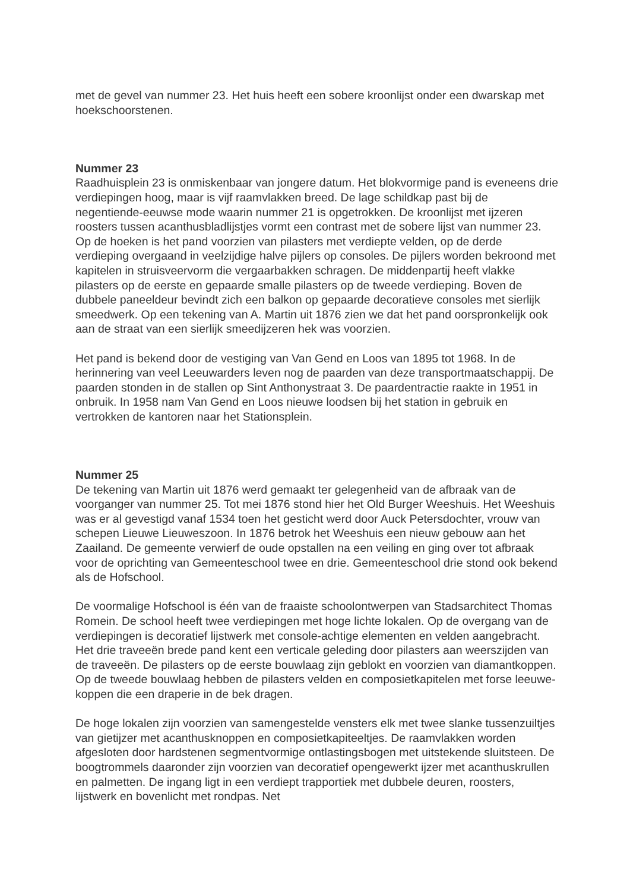met de gevel van nummer 23. Het huis heeft een sobere kroonlijst onder een dwarskap met hoekschoorstenen.
Nummer 23
Raadhuisplein 23 is onmiskenbaar van jongere datum. Het blokvormige pand is eveneens drie verdiepingen hoog, maar is vijf raamvlakken breed. De lage schildkap past bij de negentiende-eeuwse mode waarin nummer 21 is opgetrokken. De kroonlijst met ijzeren roosters tussen acanthusbladlijstjes vormt een contrast met de sobere lijst van nummer 23. Op de hoeken is het pand voorzien van pilasters met verdiepte velden, op de derde verdieping overgaand in veelzijdige halve pijlers op consoles. De pijlers worden bekroond met kapitelen in struisveervorm die vergaarbakken schragen. De middenpartij heeft vlakke pilasters op de eerste en gepaarde smalle pilasters op de tweede verdieping. Boven de dubbele paneeldeur bevindt zich een balkon op gepaarde decoratieve consoles met sierlijk smeedwerk. Op een tekening van A. Martin uit 1876 zien we dat het pand oorspronkelijk ook aan de straat van een sierlijk smeedijzeren hek was voorzien.
Het pand is bekend door de vestiging van Van Gend en Loos van 1895 tot 1968. In de herinnering van veel Leeuwarders leven nog de paarden van deze transportmaatschappij. De paarden stonden in de stallen op Sint Anthonystraat 3. De paardentractie raakte in 1951 in onbruik. In 1958 nam Van Gend en Loos nieuwe loodsen bij het station in gebruik en vertrokken de kantoren naar het Stationsplein.
Nummer 25
De tekening van Martin uit 1876 werd gemaakt ter gelegenheid van de afbraak van de voorganger van nummer 25. Tot mei 1876 stond hier het Old Burger Weeshuis. Het Weeshuis was er al gevestigd vanaf 1534 toen het gesticht werd door Auck Petersdochter, vrouw van schepen Lieuwe Lieuweszoon. In 1876 betrok het Weeshuis een nieuw gebouw aan het Zaailand. De gemeente verwierf de oude opstallen na een veiling en ging over tot afbraak voor de oprichting van Gemeenteschool twee en drie. Gemeenteschool drie stond ook bekend als de Hofschool.
De voormalige Hofschool is één van de fraaiste schoolontwerpen van Stadsarchitect Thomas Romein. De school heeft twee verdiepingen met hoge lichte lokalen. Op de overgang van de verdiepingen is decoratief lijstwerk met console-achtige elementen en velden aangebracht. Het drie traveeën brede pand kent een verticale geleding door pilasters aan weerszijden van de traveeën. De pilasters op de eerste bouwlaag zijn geblokt en voorzien van diamantkoppen. Op de tweede bouwlaag hebben de pilasters velden en composietkapitelen met forse leeuwe-koppen die een draperie in de bek dragen.
De hoge lokalen zijn voorzien van samengestelde vensters elk met twee slanke tussenzuiltjes van gietijzer met acanthusknoppen en composietkapiteeltjes. De raamvlakken worden afgesloten door hardstenen segmentvormige ontlastingsbogen met uitstekende sluitsteen. De boogtrommels daaronder zijn voorzien van decoratief opengewerkt ijzer met acanthuskrullen en palmetten. De ingang ligt in een verdiept trapportiek met dubbele deuren, roosters, lijstwerk en bovenlicht met rondpas. Net